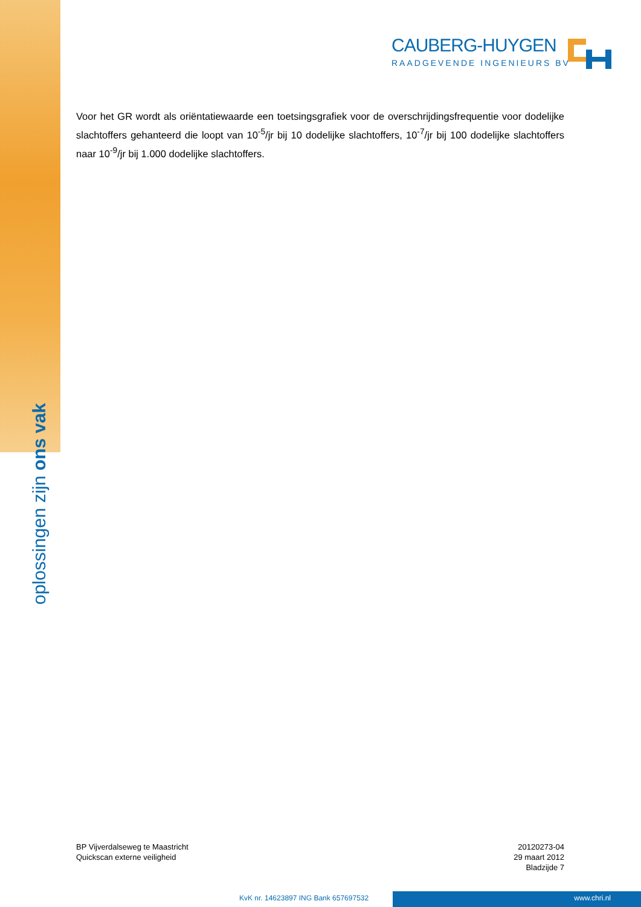oplossingen zijn ons vak
CAUBERG-HUYGEN
RAADGEVENDE INGENIEURS BV
Voor het GR wordt als oriëntatiewaarde een toetsingsgrafiek voor de overschrijdingsfrequentie voor dodelijke slachtoffers gehanteerd die loopt van 10<sup>-5</sup>/jr bij 10 dodelijke slachtoffers, 10<sup>-7</sup>/jr bij 100 dode­lijke slachtoffers naar 10<sup>-9</sup>/jr bij 1.000 dodelijke slachtoffers.
BP Vijverdalseweg te Maastricht
Quickscan externe veiligheid
20120273-04
29 maart 2012
Bladzijde 7
KvK nr. 14623897 ING Bank 657697532
www.chri.nl